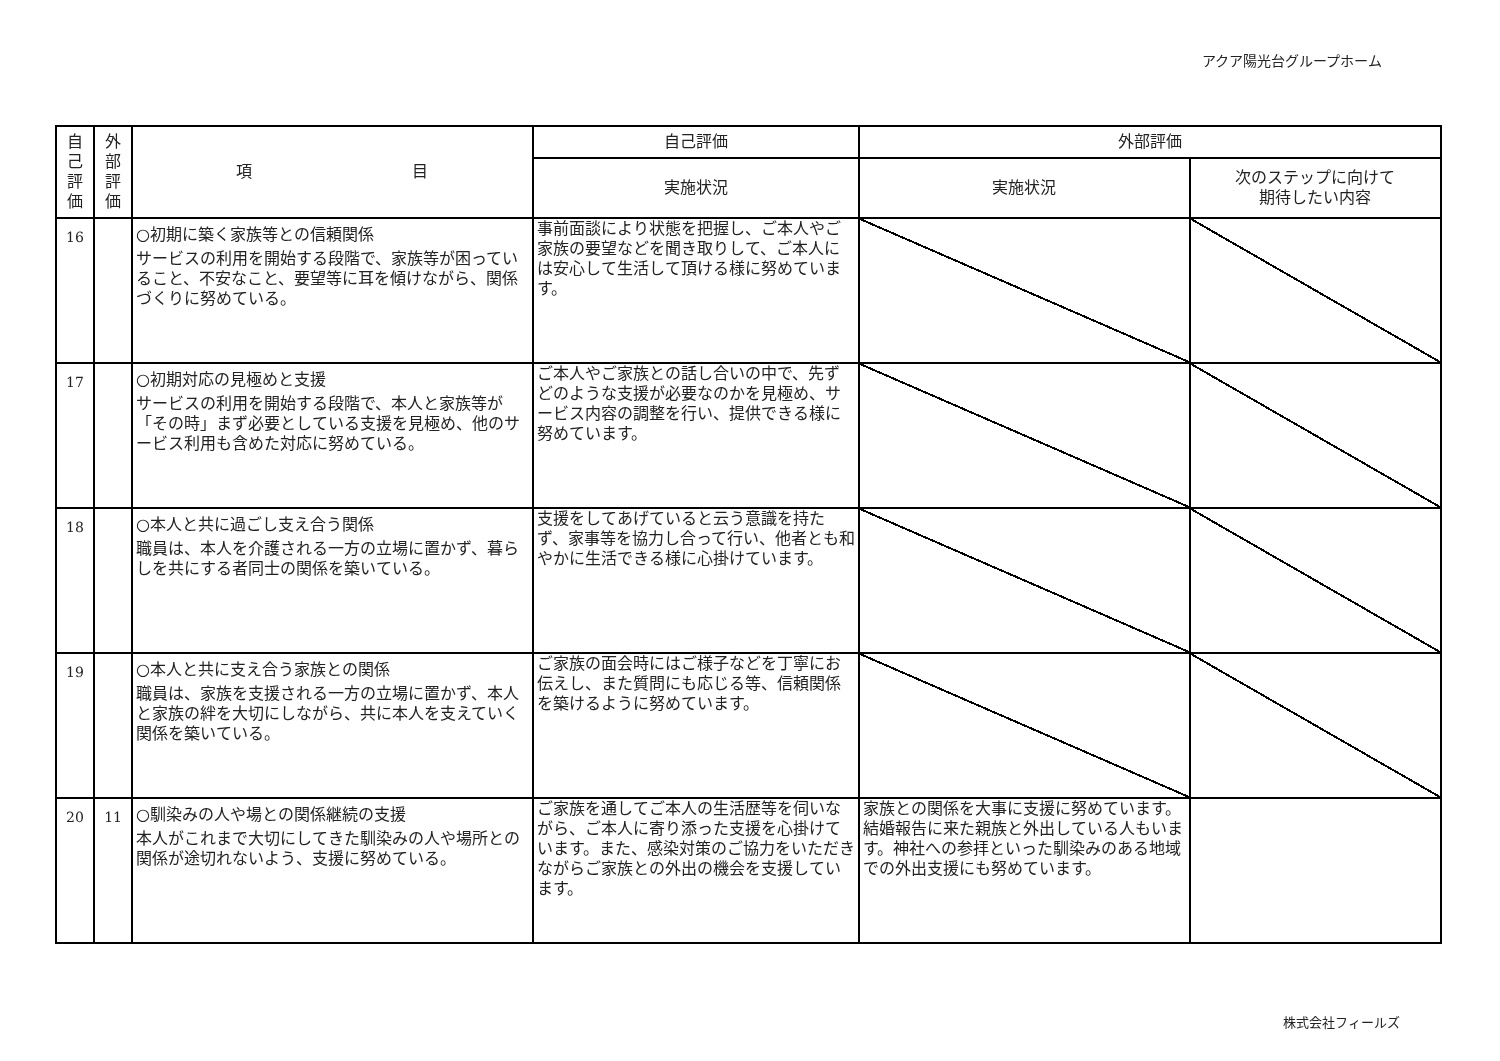アクア陽光台グループホーム
| 自 己 評 価 | 外 部 評 価 | 項 目 | 自己評価 | 外部評価 | |
| --- | --- | --- | --- | --- | --- |
| | | | 実施状況 | 実施状況 | 次のステップに向けて 期待したい内容 |
| 16 | | ○初期に築く家族等との信頼関係 サービスの利用を開始する段階で、家族等が困っていること、不安なこと、要望等に耳を傾けながら、関係づくりに努めている。 | 事前面談により状態を把握し、ご本人やご家族の要望などを聞き取りして、ご本人には安心して生活して頂ける様に努めています。 | | |
| 17 | | ○初期対応の見極めと支援 サービスの利用を開始する段階で、本人と家族等が「その時」まず必要としている支援を見極め、他のサービス利用も含めた対応に努めている。 | ご本人やご家族との話し合いの中で、先ずどのような支援が必要なのかを見極め、サービス内容の調整を行い、提供できる様に努めています。 | | |
| 18 | | ○本人と共に過ごし支え合う関係 職員は、本人を介護される一方の立場に置かず、暮らしを共にする者同士の関係を築いている。 | 支援をしてあげていると云う意識を持たず、家事等を協力し合って行い、他者とも和やかに生活できる様に心掛けています。 | | |
| 19 | | ○本人と共に支え合う家族との関係 職員は、家族を支援される一方の立場に置かず、本人と家族の絆を大切にしながら、共に本人を支えていく関係を築いている。 | ご家族の面会時にはご様子などを丁寧にお伝えし、また質問にも応じる等、信頼関係を築けるように努めています。 | | |
| 20 | 11 | ○馴染みの人や場との関係継続の支援 本人がこれまで大切にしてきた馴染みの人や場所との関係が途切れないよう、支援に努めている。 | ご家族を通してご本人の生活歴等を伺いながら、ご本人に寄り添った支援を心掛けています。また、感染対策のご協力をいただきながらご家族との外出の機会を支援しています。 | 家族との関係を大事に支援に努めています。結婚報告に来た親族と外出している人もいます。神社への参拝といった馴染みのある地域での外出支援にも努めています。 | |
株式会社フィールズ